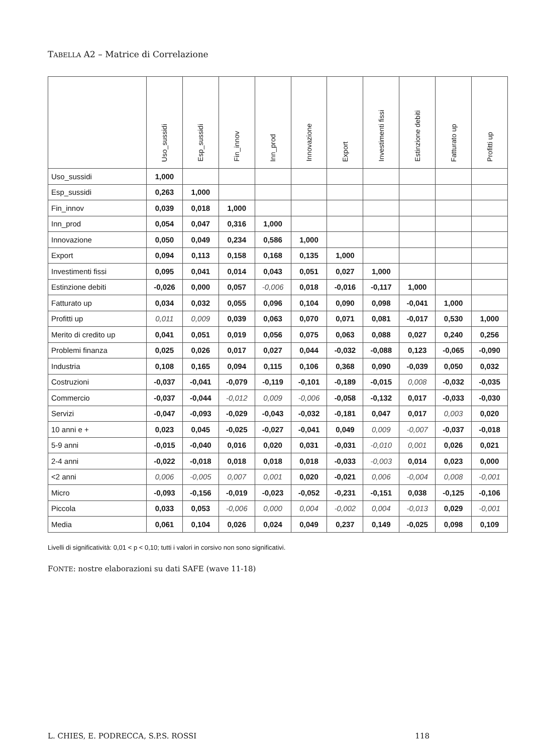TABELLA A2 – Matrice di Correlazione
| | Uso_sussidi | Esp_sussidi | Fin_innov | Inn_prod | Innovazione | Export | Investimenti fissi | Estinzione debiti | Fatturato up | Profitti up |
| --- | --- | --- | --- | --- | --- | --- | --- | --- | --- | --- |
| Uso_sussidi | 1,000 | | | | | | | | | |
| Esp_sussidi | 0,263 | 1,000 | | | | | | | | |
| Fin_innov | 0,039 | 0,018 | 1,000 | | | | | | | |
| Inn_prod | 0,054 | 0,047 | 0,316 | 1,000 | | | | | | |
| Innovazione | 0,050 | 0,049 | 0,234 | 0,586 | 1,000 | | | | | |
| Export | 0,094 | 0,113 | 0,158 | 0,168 | 0,135 | 1,000 | | | | |
| Investimenti fissi | 0,095 | 0,041 | 0,014 | 0,043 | 0,051 | 0,027 | 1,000 | | | |
| Estinzione debiti | -0,026 | 0,000 | 0,057 | -0,006 | 0,018 | -0,016 | -0,117 | 1,000 | | |
| Fatturato up | 0,034 | 0,032 | 0,055 | 0,096 | 0,104 | 0,090 | 0,098 | -0,041 | 1,000 | |
| Profitti up | 0,011 | 0,009 | 0,039 | 0,063 | 0,070 | 0,071 | 0,081 | -0,017 | 0,530 | 1,000 |
| Merito di credito up | 0,041 | 0,051 | 0,019 | 0,056 | 0,075 | 0,063 | 0,088 | 0,027 | 0,240 | 0,256 |
| Problemi finanza | 0,025 | 0,026 | 0,017 | 0,027 | 0,044 | -0,032 | -0,088 | 0,123 | -0,065 | -0,090 |
| Industria | 0,108 | 0,165 | 0,094 | 0,115 | 0,106 | 0,368 | 0,090 | -0,039 | 0,050 | 0,032 |
| Costruzioni | -0,037 | -0,041 | -0,079 | -0,119 | -0,101 | -0,189 | -0,015 | 0,008 | -0,032 | -0,035 |
| Commercio | -0,037 | -0,044 | -0,012 | 0,009 | -0,006 | -0,058 | -0,132 | 0,017 | -0,033 | -0,030 |
| Servizi | -0,047 | -0,093 | -0,029 | -0,043 | -0,032 | -0,181 | 0,047 | 0,017 | 0,003 | 0,020 |
| 10 anni e + | 0,023 | 0,045 | -0,025 | -0,027 | -0,041 | 0,049 | 0,009 | -0,007 | -0,037 | -0,018 |
| 5-9 anni | -0,015 | -0,040 | 0,016 | 0,020 | 0,031 | -0,031 | -0,010 | 0,001 | 0,026 | 0,021 |
| 2-4 anni | -0,022 | -0,018 | 0,018 | 0,018 | 0,018 | -0,033 | -0,003 | 0,014 | 0,023 | 0,000 |
| <2 anni | 0,006 | -0,005 | 0,007 | 0,001 | 0,020 | -0,021 | 0,006 | -0,004 | 0,008 | -0,001 |
| Micro | -0,093 | -0,156 | -0,019 | -0,023 | -0,052 | -0,231 | -0,151 | 0,038 | -0,125 | -0,106 |
| Piccola | 0,033 | 0,053 | -0,006 | 0,000 | 0,004 | -0,002 | 0,004 | -0,013 | 0,029 | -0,001 |
| Media | 0,061 | 0,104 | 0,026 | 0,024 | 0,049 | 0,237 | 0,149 | -0,025 | 0,098 | 0,109 |
Livelli di significatività: 0,01 < p < 0,10; tutti i valori in corsivo non sono significativi.
FONTE: nostre elaborazioni su dati SAFE (wave 11-18)
L. CHIES, E. PODRECCA, S.P.S. ROSSI 118